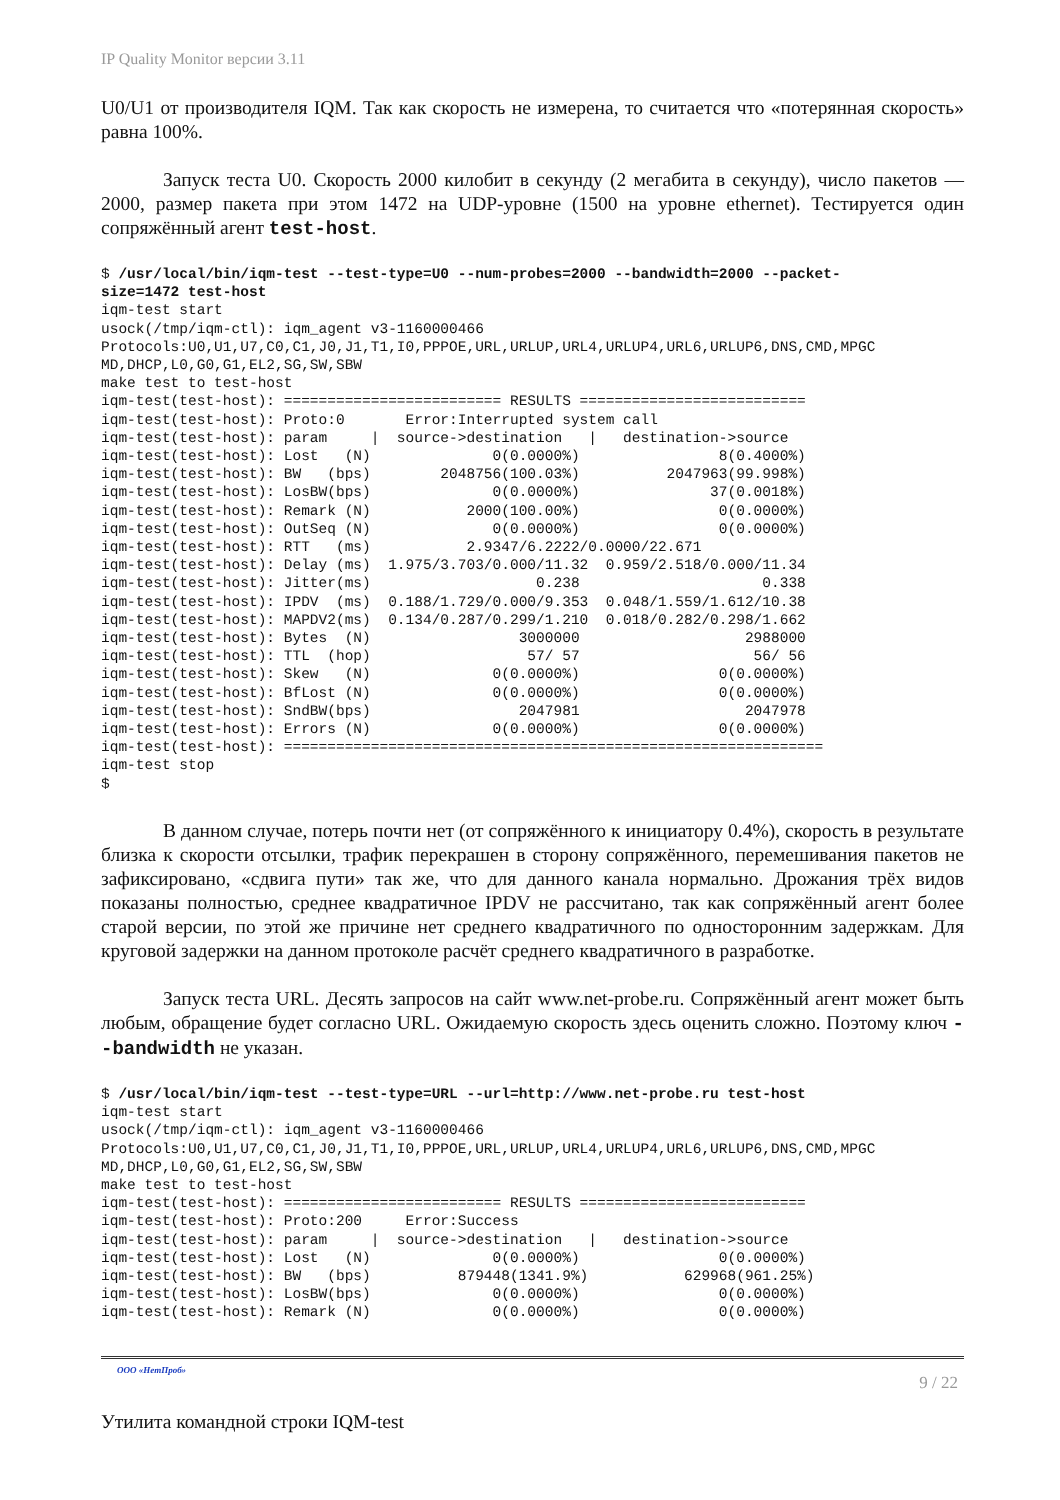IP Quality Monitor версии 3.11
U0/U1 от производителя IQM. Так как скорость не измерена, то считается что «потерянная скорость» равна 100%.
Запуск теста U0. Скорость 2000 килобит в секунду (2 мегабита в секунду), число пакетов — 2000, размер пакета при этом 1472 на UDP-уровне (1500 на уровне ethernet). Тестируется один сопряжённый агент test-host.
$ /usr/local/bin/iqm-test --test-type=U0 --num-probes=2000 --bandwidth=2000 --packet-
size=1472 test-host
iqm-test start
usock(/tmp/iqm-ctl): iqm_agent v3-1160000466
Protocols:U0,U1,U7,C0,C1,J0,J1,T1,I0,PPPOE,URL,URLUP,URL4,URLUP4,URL6,URLUP6,DNS,CMD,MPGC
MD,DHCP,L0,G0,G1,EL2,SG,SW,SBW
make test to test-host
iqm-test(test-host): ========================= RESULTS ==========================
iqm-test(test-host): Proto:0       Error:Interrupted system call
iqm-test(test-host): param     |  source->destination   |   destination->source
iqm-test(test-host): Lost   (N)              0(0.0000%)                8(0.4000%)
iqm-test(test-host): BW   (bps)        2048756(100.03%)          2047963(99.998%)
iqm-test(test-host): LosBW(bps)              0(0.0000%)               37(0.0018%)
iqm-test(test-host): Remark (N)           2000(100.00%)                0(0.0000%)
iqm-test(test-host): OutSeq (N)              0(0.0000%)                0(0.0000%)
iqm-test(test-host): RTT   (ms)           2.9347/6.2222/0.0000/22.671
iqm-test(test-host): Delay (ms)  1.975/3.703/0.000/11.32  0.959/2.518/0.000/11.34
iqm-test(test-host): Jitter(ms)                   0.238                     0.338
iqm-test(test-host): IPDV  (ms)  0.188/1.729/0.000/9.353  0.048/1.559/1.612/10.38
iqm-test(test-host): MAPDV2(ms)  0.134/0.287/0.299/1.210  0.018/0.282/0.298/1.662
iqm-test(test-host): Bytes  (N)                 3000000                   2988000
iqm-test(test-host): TTL  (hop)                  57/ 57                    56/ 56
iqm-test(test-host): Skew   (N)              0(0.0000%)                0(0.0000%)
iqm-test(test-host): BfLost (N)              0(0.0000%)                0(0.0000%)
iqm-test(test-host): SndBW(bps)                 2047981                   2047978
iqm-test(test-host): Errors (N)              0(0.0000%)                0(0.0000%)
iqm-test(test-host): ==============================================================
iqm-test stop
$
В данном случае, потерь почти нет (от сопряжённого к инициатору 0.4%), скорость в результате близка к скорости отсылки, трафик перекрашен в сторону сопряжённого, перемешивания пакетов не зафиксировано, «сдвига пути» так же, что для данного канала нормально. Дрожания трёх видов показаны полностью, среднее квадратичное IPDV не рассчитано, так как сопряжённый агент более старой версии, по этой же причине нет среднего квадратичного по односторонним задержкам. Для круговой задержки на данном протоколе расчёт среднего квадратичного в разработке.
Запуск теста URL. Десять запросов на сайт www.net-probe.ru. Сопряжённый агент может быть любым, обращение будет согласно URL. Ожидаемую скорость здесь оценить сложно. Поэтому ключ --bandwidth не указан.
$ /usr/local/bin/iqm-test --test-type=URL --url=http://www.net-probe.ru test-host
iqm-test start
usock(/tmp/iqm-ctl): iqm_agent v3-1160000466
Protocols:U0,U1,U7,C0,C1,J0,J1,T1,I0,PPPOE,URL,URLUP,URL4,URLUP4,URL6,URLUP6,DNS,CMD,MPGC
MD,DHCP,L0,G0,G1,EL2,SG,SW,SBW
make test to test-host
iqm-test(test-host): ========================= RESULTS ==========================
iqm-test(test-host): Proto:200     Error:Success
iqm-test(test-host): param     |  source->destination   |   destination->source
iqm-test(test-host): Lost   (N)              0(0.0000%)                0(0.0000%)
iqm-test(test-host): BW   (bps)          879448(1341.9%)           629968(961.25%)
iqm-test(test-host): LosBW(bps)              0(0.0000%)                0(0.0000%)
iqm-test(test-host): Remark (N)              0(0.0000%)                0(0.0000%)
ООО «НетПроб» 9 / 22
Утилита командной строки IQM-test